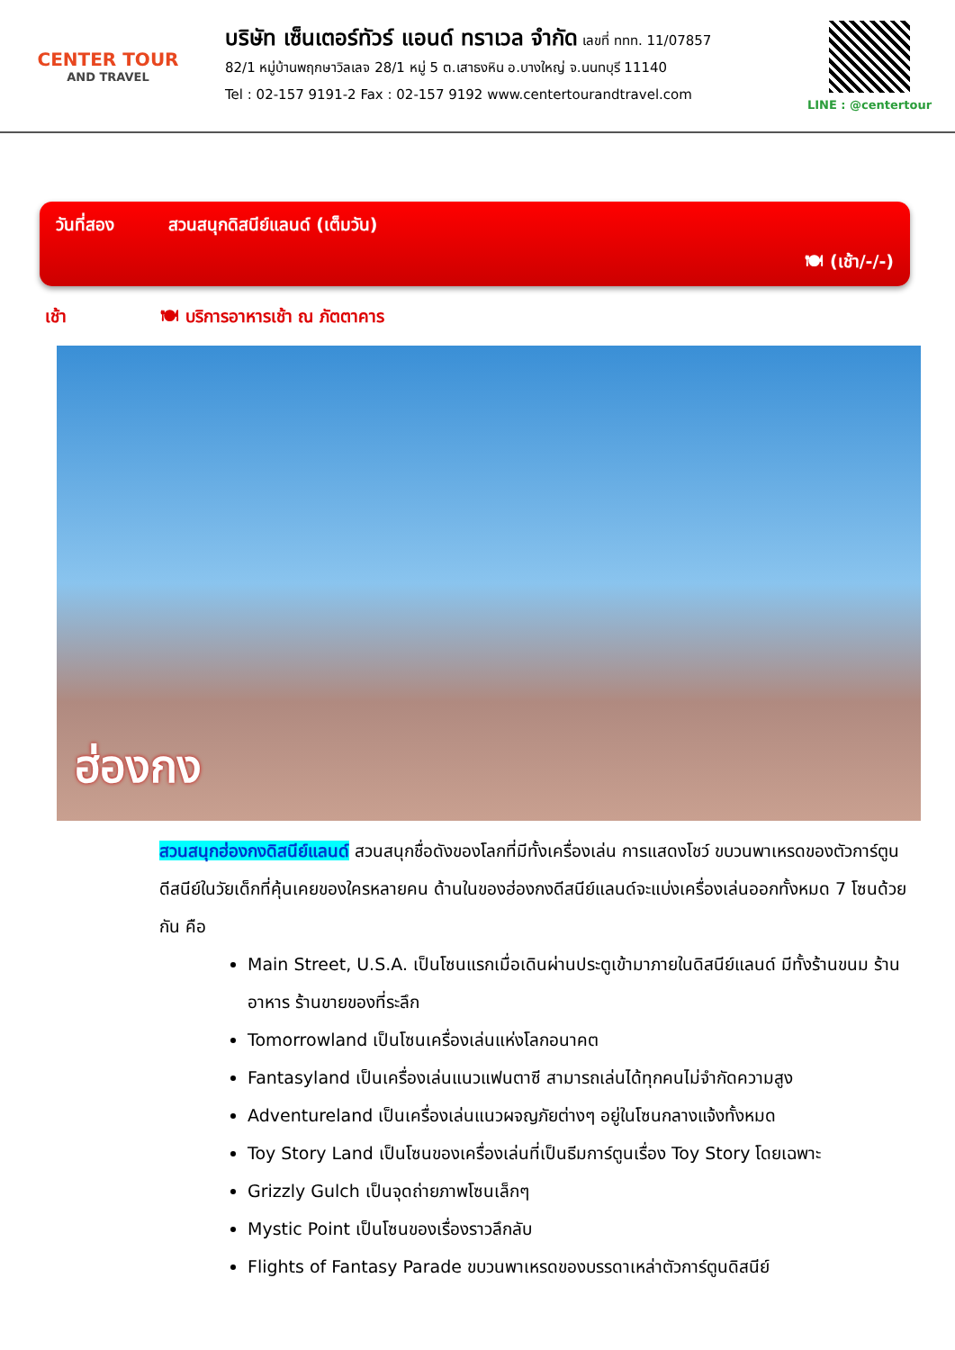CENTER TOUR
AND TRAVEL
บริษัท เซ็นเตอร์ทัวร์ แอนด์ ทราเวล จำกัด เลขที่ ททท. 11/07857
82/1 หมู่บ้านพฤกษาวิลเลจ 28/1 หมู่ 5 ต.เสาธงหิน อ.บางใหญ่ จ.นนทบุรี 11140
Tel : 02-157 9191-2 Fax : 02-157 9192 www.centertourandtravel.com
LINE : @centertour
วันที่สอง สวนสนุกดิสนีย์แลนด์ (เต็มวัน)
🍽 (เช้า/-/-)
เช้า 🍽 บริการอาหารเช้า ณ ภัตตาคาร
ฮ่องกง
สวนสนุกฮ่องกงดิสนีย์แลนด์ สวนสนุกชื่อดังของโลกที่มีทั้งเครื่องเล่น การแสดงโชว์ ขบวนพาเหรดของตัวการ์ตูนดีสนีย์ในวัยเด็กที่คุ้นเคยของใครหลายคน ด้านในของฮ่องกงดีสนีย์แลนด์จะแบ่งเครื่องเล่นออกทั้งหมด 7 โซนด้วยกัน คือ
Main Street, U.S.A. เป็นโซนแรกเมื่อเดินผ่านประตูเข้ามาภายในดิสนีย์แลนด์ มีทั้งร้านขนม ร้านอาหาร ร้านขายของที่ระลึก
Tomorrowland เป็นโซนเครื่องเล่นแห่งโลกอนาคต
Fantasyland เป็นเครื่องเล่นแนวแฟนตาซี สามารถเล่นได้ทุกคนไม่จำกัดความสูง
Adventureland เป็นเครื่องเล่นแนวผจญภัยต่างๆ อยู่ในโซนกลางแจ้งทั้งหมด
Toy Story Land เป็นโซนของเครื่องเล่นที่เป็นธีมการ์ตูนเรื่อง Toy Story โดยเฉพาะ
Grizzly Gulch เป็นจุดถ่ายภาพโซนเล็กๆ
Mystic Point เป็นโซนของเรื่องราวลึกลับ
Flights of Fantasy Parade ขบวนพาเหรดของบรรดาเหล่าตัวการ์ตูนดิสนีย์